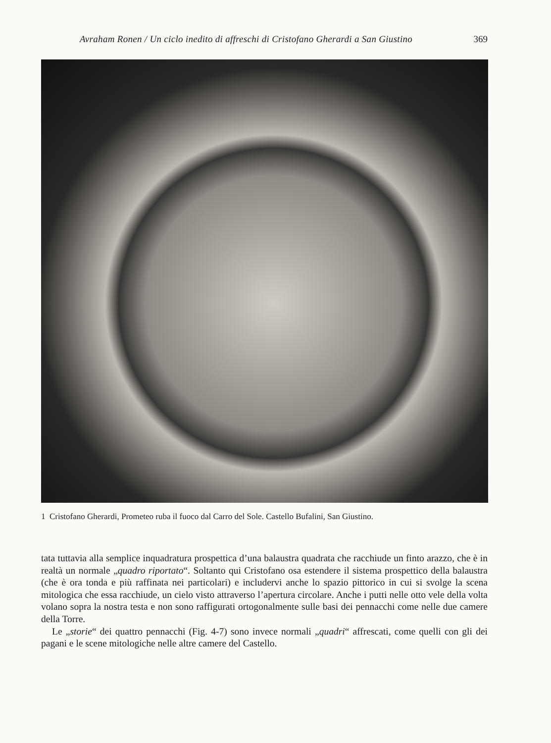Avraham Ronen / Un ciclo inedito di affreschi di Cristofano Gherardi a San Giustino 369
1 Cristofano Gherardi, Prometeo ruba il fuoco dal Carro del Sole. Castello Bufalini, San Giustino.
tata tuttavia alla semplice inquadratura prospettica d’una balaustra quadrata che racchiude un finto arazzo, che è in realtà un normale „quadro riportato“. Soltanto qui Cristofano osa estendere il sistema prospettico della balaustra (che è ora tonda e più raffinata nei particolari) e includervi anche lo spazio pittorico in cui si svolge la scena mitologica che essa racchiude, un cielo visto attraverso l’apertura circolare. Anche i putti nelle otto vele della volta volano sopra la nostra testa e non sono raffigurati ortogonalmente sulle basi dei pennacchi come nelle due camere della Torre.
Le „storie“ dei quattro pennacchi (Fig. 4-7) sono invece normali „quadri“ affrescati, come quelli con gli dei pagani e le scene mitologiche nelle altre camere del Castello.